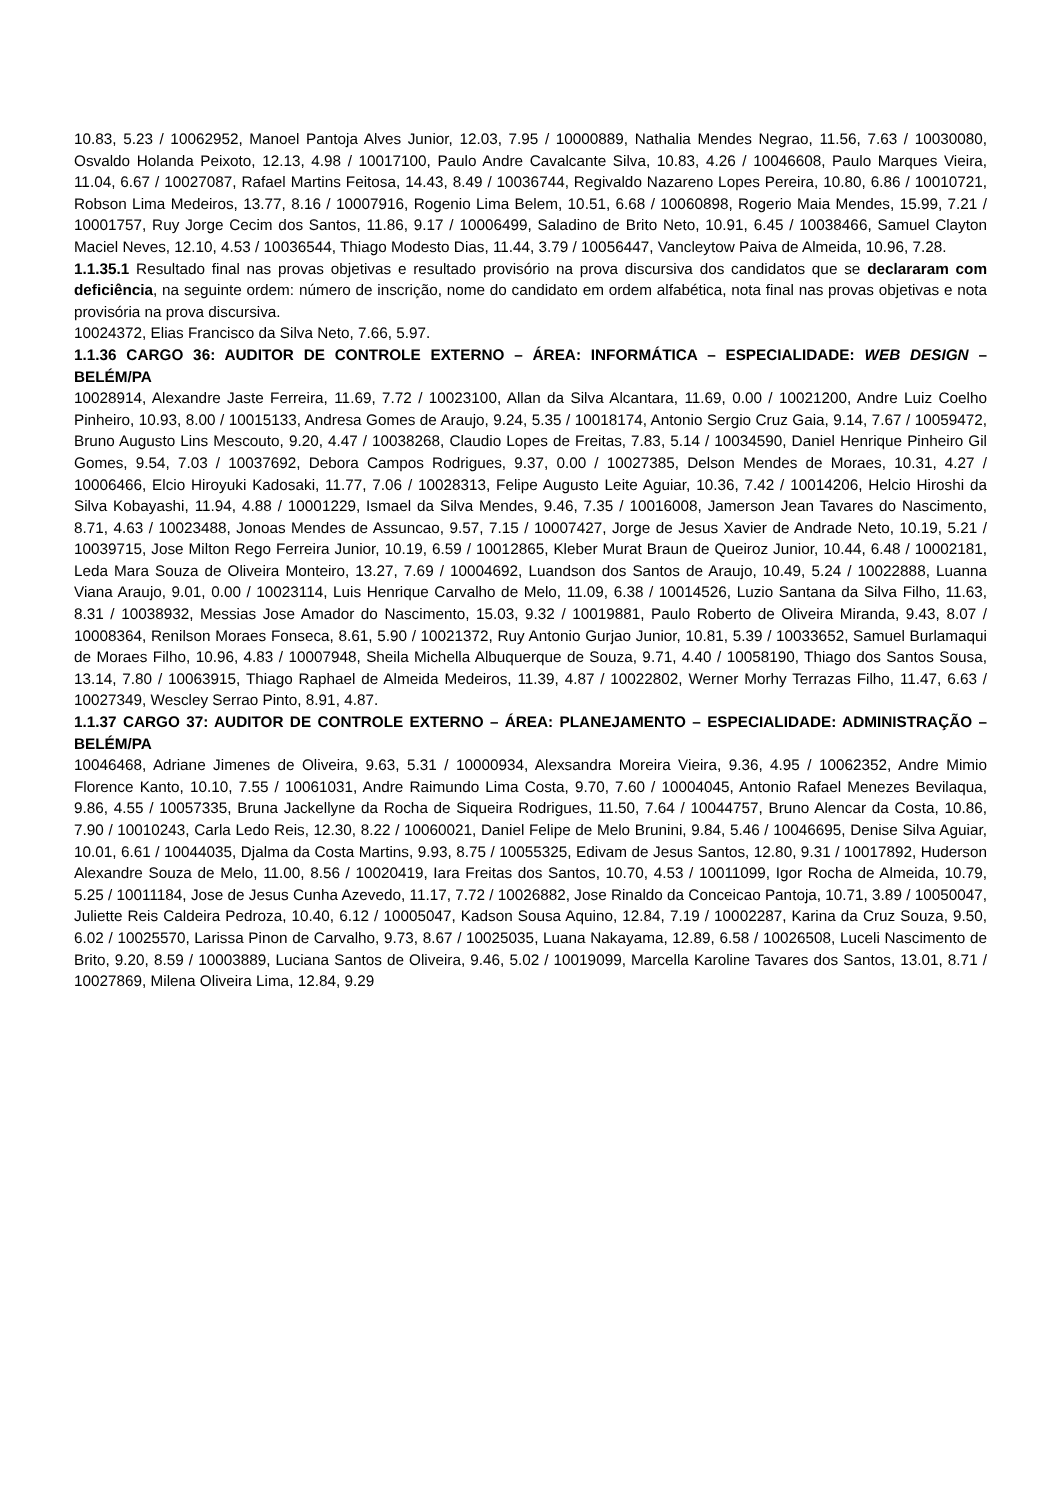10.83, 5.23 / 10062952, Manoel Pantoja Alves Junior, 12.03, 7.95 / 10000889, Nathalia Mendes Negrao, 11.56, 7.63 / 10030080, Osvaldo Holanda Peixoto, 12.13, 4.98 / 10017100, Paulo Andre Cavalcante Silva, 10.83, 4.26 / 10046608, Paulo Marques Vieira, 11.04, 6.67 / 10027087, Rafael Martins Feitosa, 14.43, 8.49 / 10036744, Regivaldo Nazareno Lopes Pereira, 10.80, 6.86 / 10010721, Robson Lima Medeiros, 13.77, 8.16 / 10007916, Rogenio Lima Belem, 10.51, 6.68 / 10060898, Rogerio Maia Mendes, 15.99, 7.21 / 10001757, Ruy Jorge Cecim dos Santos, 11.86, 9.17 / 10006499, Saladino de Brito Neto, 10.91, 6.45 / 10038466, Samuel Clayton Maciel Neves, 12.10, 4.53 / 10036544, Thiago Modesto Dias, 11.44, 3.79 / 10056447, Vancleytow Paiva de Almeida, 10.96, 7.28.
1.1.35.1 Resultado final nas provas objetivas e resultado provisório na prova discursiva dos candidatos que se declararam com deficiência, na seguinte ordem: número de inscrição, nome do candidato em ordem alfabética, nota final nas provas objetivas e nota provisória na prova discursiva.
10024372, Elias Francisco da Silva Neto, 7.66, 5.97.
1.1.36 CARGO 36: AUDITOR DE CONTROLE EXTERNO – ÁREA: INFORMÁTICA – ESPECIALIDADE: WEB DESIGN – BELÉM/PA
10028914, Alexandre Jaste Ferreira, 11.69, 7.72 / 10023100, Allan da Silva Alcantara, 11.69, 0.00 / 10021200, Andre Luiz Coelho Pinheiro, 10.93, 8.00 / 10015133, Andresa Gomes de Araujo, 9.24, 5.35 / 10018174, Antonio Sergio Cruz Gaia, 9.14, 7.67 / 10059472, Bruno Augusto Lins Mescouto, 9.20, 4.47 / 10038268, Claudio Lopes de Freitas, 7.83, 5.14 / 10034590, Daniel Henrique Pinheiro Gil Gomes, 9.54, 7.03 / 10037692, Debora Campos Rodrigues, 9.37, 0.00 / 10027385, Delson Mendes de Moraes, 10.31, 4.27 / 10006466, Elcio Hiroyuki Kadosaki, 11.77, 7.06 / 10028313, Felipe Augusto Leite Aguiar, 10.36, 7.42 / 10014206, Helcio Hiroshi da Silva Kobayashi, 11.94, 4.88 / 10001229, Ismael da Silva Mendes, 9.46, 7.35 / 10016008, Jamerson Jean Tavares do Nascimento, 8.71, 4.63 / 10023488, Jonoas Mendes de Assuncao, 9.57, 7.15 / 10007427, Jorge de Jesus Xavier de Andrade Neto, 10.19, 5.21 / 10039715, Jose Milton Rego Ferreira Junior, 10.19, 6.59 / 10012865, Kleber Murat Braun de Queiroz Junior, 10.44, 6.48 / 10002181, Leda Mara Souza de Oliveira Monteiro, 13.27, 7.69 / 10004692, Luandson dos Santos de Araujo, 10.49, 5.24 / 10022888, Luanna Viana Araujo, 9.01, 0.00 / 10023114, Luis Henrique Carvalho de Melo, 11.09, 6.38 / 10014526, Luzio Santana da Silva Filho, 11.63, 8.31 / 10038932, Messias Jose Amador do Nascimento, 15.03, 9.32 / 10019881, Paulo Roberto de Oliveira Miranda, 9.43, 8.07 / 10008364, Renilson Moraes Fonseca, 8.61, 5.90 / 10021372, Ruy Antonio Gurjao Junior, 10.81, 5.39 / 10033652, Samuel Burlamaqui de Moraes Filho, 10.96, 4.83 / 10007948, Sheila Michella Albuquerque de Souza, 9.71, 4.40 / 10058190, Thiago dos Santos Sousa, 13.14, 7.80 / 10063915, Thiago Raphael de Almeida Medeiros, 11.39, 4.87 / 10022802, Werner Morhy Terrazas Filho, 11.47, 6.63 / 10027349, Wescley Serrao Pinto, 8.91, 4.87.
1.1.37 CARGO 37: AUDITOR DE CONTROLE EXTERNO – ÁREA: PLANEJAMENTO – ESPECIALIDADE: ADMINISTRAÇÃO – BELÉM/PA
10046468, Adriane Jimenes de Oliveira, 9.63, 5.31 / 10000934, Alexsandra Moreira Vieira, 9.36, 4.95 / 10062352, Andre Mimio Florence Kanto, 10.10, 7.55 / 10061031, Andre Raimundo Lima Costa, 9.70, 7.60 / 10004045, Antonio Rafael Menezes Bevilaqua, 9.86, 4.55 / 10057335, Bruna Jackellyne da Rocha de Siqueira Rodrigues, 11.50, 7.64 / 10044757, Bruno Alencar da Costa, 10.86, 7.90 / 10010243, Carla Ledo Reis, 12.30, 8.22 / 10060021, Daniel Felipe de Melo Brunini, 9.84, 5.46 / 10046695, Denise Silva Aguiar, 10.01, 6.61 / 10044035, Djalma da Costa Martins, 9.93, 8.75 / 10055325, Edivam de Jesus Santos, 12.80, 9.31 / 10017892, Huderson Alexandre Souza de Melo, 11.00, 8.56 / 10020419, Iara Freitas dos Santos, 10.70, 4.53 / 10011099, Igor Rocha de Almeida, 10.79, 5.25 / 10011184, Jose de Jesus Cunha Azevedo, 11.17, 7.72 / 10026882, Jose Rinaldo da Conceicao Pantoja, 10.71, 3.89 / 10050047, Juliette Reis Caldeira Pedroza, 10.40, 6.12 / 10005047, Kadson Sousa Aquino, 12.84, 7.19 / 10002287, Karina da Cruz Souza, 9.50, 6.02 / 10025570, Larissa Pinon de Carvalho, 9.73, 8.67 / 10025035, Luana Nakayama, 12.89, 6.58 / 10026508, Luceli Nascimento de Brito, 9.20, 8.59 / 10003889, Luciana Santos de Oliveira, 9.46, 5.02 / 10019099, Marcella Karoline Tavares dos Santos, 13.01, 8.71 / 10027869, Milena Oliveira Lima, 12.84, 9.29